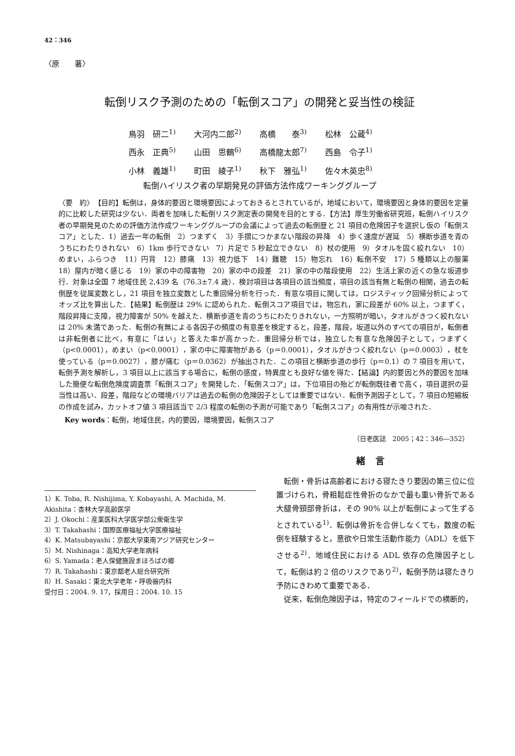42：346
〈原　　著〉
転倒リスク予測のための「転倒スコア」の開発と妥当性の検証
鳥羽　研二<sup>1)</sup> 大河内二郎<sup>2)</sup> 高橋　　泰<sup>3)</sup> 松林　公蔵<sup>4)</sup>
西永　正典<sup>5)</sup> 山田　思鶴<sup>6)</sup> 高橋龍太郎<sup>7)</sup> 西島　令子<sup>1)</sup>
小林　義雄<sup>1)</sup> 町田　綾子<sup>1)</sup> 秋下　雅弘<sup>1)</sup> 佐々木英忠<sup>8)</sup>
転倒ハイリスク者の早期発見の評価方法作成ワーキンググループ
〈要　約〉　【目的】転倒は，身体的要因と環境要因によっておきるとされているが，地域において，環境要因と身体的要因を定量的に比較した研究は少ない．両者を加味した転倒リスク測定表の開発を目的とする．【方法】厚生労働省研究班，転倒ハイリスク者の早期発見のための評価方法作成ワーキンググループの会議によって過去の転倒歴と 21 項目の危険因子を選択し仮の「転倒スコア」とした．1）過去一年の転倒　2）つまずく　3）手摺につかまない階段の昇降　4）歩く速度が遅延　5）横断歩道を青のうちにわたりきれない　6）1km 歩行できない　7）片足で 5 秒起立できない　8）杖の使用　9）タオルを固く絞れない　10）めまい，ふらつき　11）円背　12）膝痛　13）視力低下　14）難聴　15）物忘れ　16）転倒不安　17）5 種類以上の服薬　18）屋内が暗く感じる　19）家の中の障害物　20）家の中の段差　21）家の中の階段使用　22）生活上家の近くの急な坂道歩行．対象は全国 7 地域住民 2,439 名（76.3±7.4 歳）．検討項目は各項目の該当頻度，項目の該当有無と転倒の相関，過去の転倒歴を従属変数とし，21 項目を独立変数とした重回帰分析を行った．有意な項目に関しては，ロジスティック回帰分析によってオッズ比を算出した．【結果】転倒歴は 29% に認められた．転倒スコア項目では，物忘れ，家に段差が 60% 以上，つまずく，階段昇降に支障，視力障害が 50% を越えた．横断歩道を青のうちにわたりきれない，一方照明が暗い，タオルがきつく絞れないは 20% 未満であった．転倒の有無による各因子の頻度の有意差を検定すると，段差，階段，坂道以外のすべての項目が，転倒者は非転倒者に比べ，有意に「はい」と答えた率が高かった．重回帰分析では，独立した有意な危険因子として，つまずく（p<0.0001），めまい（p<0.0001），家の中に障害物がある（p＝0.0001），タオルがきつく絞れない（p＝0.0003），杖を使っている（p＝0.0027），膝が痛む（p＝0.0362）が抽出された．この項目と横断歩道の歩行（p＝0.1）の 7 項目を用いて，転倒予測を解析し，3 項目以上に該当する場合に，転倒の感度，特異度とも良好な値を得た．【結論】内的要因と外的要因を加味した簡便な転倒危険度調査票「転倒スコア」を開発した．「転倒スコア」は，下位項目の殆どが転倒既往者で高く，項目選択の妥当性は高い．段差，階段などの環境バリアは過去の転倒の危険因子としては重要ではない．転倒予測因子として，7 項目の短縮板の作成を試み，カットオフ値 3 項目該当で 2/3 程度の転倒の予測が可能であり「転倒スコア」の有用性が示唆された．
Key words：転倒，地域住民，内的要因，環境要因，転倒スコア
（日老医誌　2005；42：346―352）
1）K. Toba, R. Nishijima, Y. Kobayashi, A. Machida, M. Akishita：杏林大学高齢医学
2）J. Okochi：産業医科大学医学部公衆衛生学
3）T. Takahashi：国際医療福祉大学医療福祉
4）K. Matsubayashi：京都大学東南アジア研究センター
5）M. Nishinaga：高知大学老年病科
6）S. Yamada：老人保健施設まほろばの郷
7）R. Takahashi：東京都老人総合研究所
8）H. Sasaki：東北大学老年・呼吸器内科
受付日：2004. 9. 17，採用日：2004. 10. 15
緒言
転倒・骨折は高齢者における寝たきり要因の第三位に位置づけられ，骨粗鬆症性骨折のなかで最も重い骨折である大腿骨頸部骨折は，その 90% 以上が転倒によって生ずるとされている<sup>1)</sup>．転倒は骨折を合併しなくても，数度の転倒を経験すると，意欲や日常生活動作能力（ADL）を低下させる<sup>2)</sup>．地域住民における ADL 依存の危険因子として，転倒は約 2 倍のリスクであり<sup>2)</sup>，転倒予防は寝たきり予防にきわめて重要である．
従来，転倒危険因子は，特定のフィールドでの横断的，